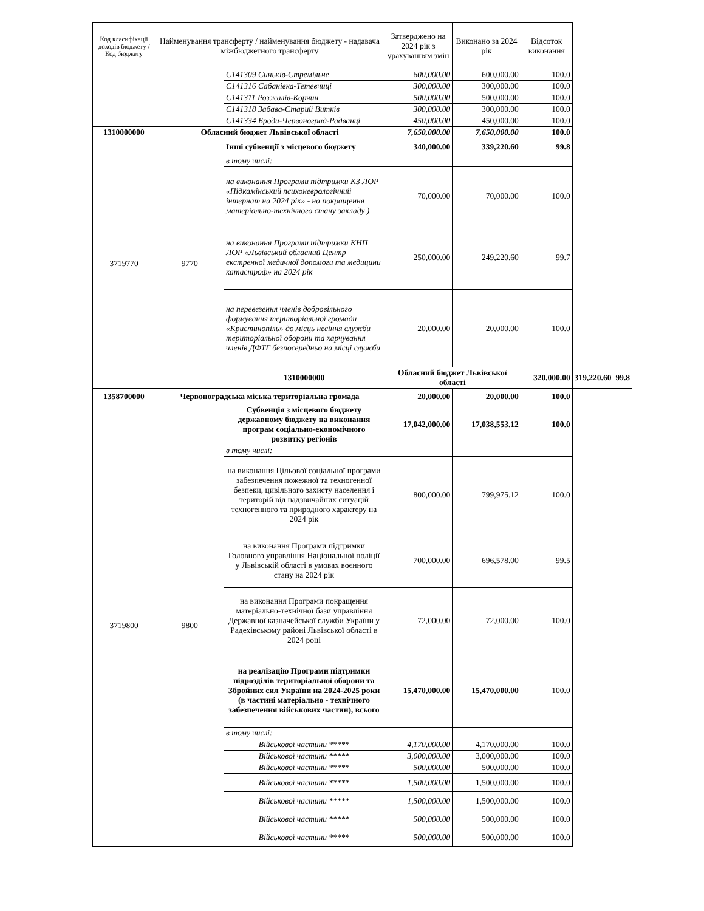| Код класифікації доходів бюджету / Код бюджету | Найменування трансферту / найменування бюджету - надавача міжбюджетного трансферту | | Затверджено на 2024 рік з урахуванням змін | Виконано за 2024 рік | Відсоток виконання | | |
| --- | --- | --- | --- | --- | --- | --- | --- |
| | | С141309 Синьків-Стремільче | 600,000.00 | 600,000.00 | 100.0 | | |
| | | С141316 Сабанівка-Тетевчиці | 300,000.00 | 300,000.00 | 100.0 | | |
| | | С141311 Розжалів-Корчин | 500,000.00 | 500,000.00 | 100.0 | | |
| | | С141318 Забава-Старий Витків | 300,000.00 | 300,000.00 | 100.0 | | |
| | | С141334 Броди-Червоноград-Радванці | 450,000.00 | 450,000.00 | 100.0 | | |
| 1310000000 | Обласний бюджет Львівської області | | 7,650,000.00 | 7,650,000.00 | 100.0 | | |
| 3719770 | 9770 | Інші субвенції з місцевого бюджету | 340,000.00 | 339,220.60 | 99.8 | | |
| | | в тому числі: | | | | | |
| | | на виконання Програми підтримки КЗ ЛОР «Підкамінський психоневрологічний інтернат на 2024 рік» - на покращення матеріально-технічного стану закладу ) | 70,000.00 | 70,000.00 | 100.0 | | |
| | | на виконання Програми підтримки КНП ЛОР «Львівський обласний Центр екстренної медичної допомоги та медицини катастроф» на 2024 рік | 250,000.00 | 249,220.60 | 99.7 | | |
| | | на перевезення членів добровільного формування територіальної громади «Кристинопіль» до місць несіння служби територіальної оборони та харчування членів ДФТГ безпосередньо на місці служби | 20,000.00 | 20,000.00 | 100.0 | | |
| | | 1310000000 | Обласний бюджет Львівської області | | 320,000.00 | 319,220.60 | 99.8 |
| 1358700000 | Червоноградська міська територіальна громада | | 20,000.00 | 20,000.00 | 100.0 | | |
| 3719800 | 9800 | Субвенція з місцевого бюджету державному бюджету на виконання програм соціально-економічного розвитку регіонів | 17,042,000.00 | 17,038,553.12 | 100.0 | | |
| | | в тому числі: | | | | | |
| | | на виконання Цільової соціальної програми забезпечення пожежної та техногенної безпеки, цивільного захисту населення і територій від надзвичайних ситуацій техногенного та природного характеру на 2024 рік | 800,000.00 | 799,975.12 | 100.0 | | |
| | | на виконання Програми підтримки Головного управління Національної поліції у Львівській області в умовах воєнного стану на 2024 рік | 700,000.00 | 696,578.00 | 99.5 | | |
| | | на виконання Програми покращення матеріально-технічної бази управління Державної казначейської служби України у Радехівському районі Львівської області в 2024 році | 72,000.00 | 72,000.00 | 100.0 | | |
| | | на реалізацію Програми підтримки підрозділів територіальної оборони та Збройних сил України на 2024-2025 роки (в частині матеріально - технічного забезпечення військових частин), всього | 15,470,000.00 | 15,470,000.00 | 100.0 | | |
| | | в тому числі: | | | | | |
| | | Військової частини ***** | 4,170,000.00 | 4,170,000.00 | 100.0 | | |
| | | Військової частини ***** | 3,000,000.00 | 3,000,000.00 | 100.0 | | |
| | | Військової частини ***** | 500,000.00 | 500,000.00 | 100.0 | | |
| | | Військової частини ***** | 1,500,000.00 | 1,500,000.00 | 100.0 | | |
| | | Військової частини ***** | 1,500,000.00 | 1,500,000.00 | 100.0 | | |
| | | Військової частини ***** | 500,000.00 | 500,000.00 | 100.0 | | |
| | | Військової частини ***** | 500,000.00 | 500,000.00 | 100.0 | | |